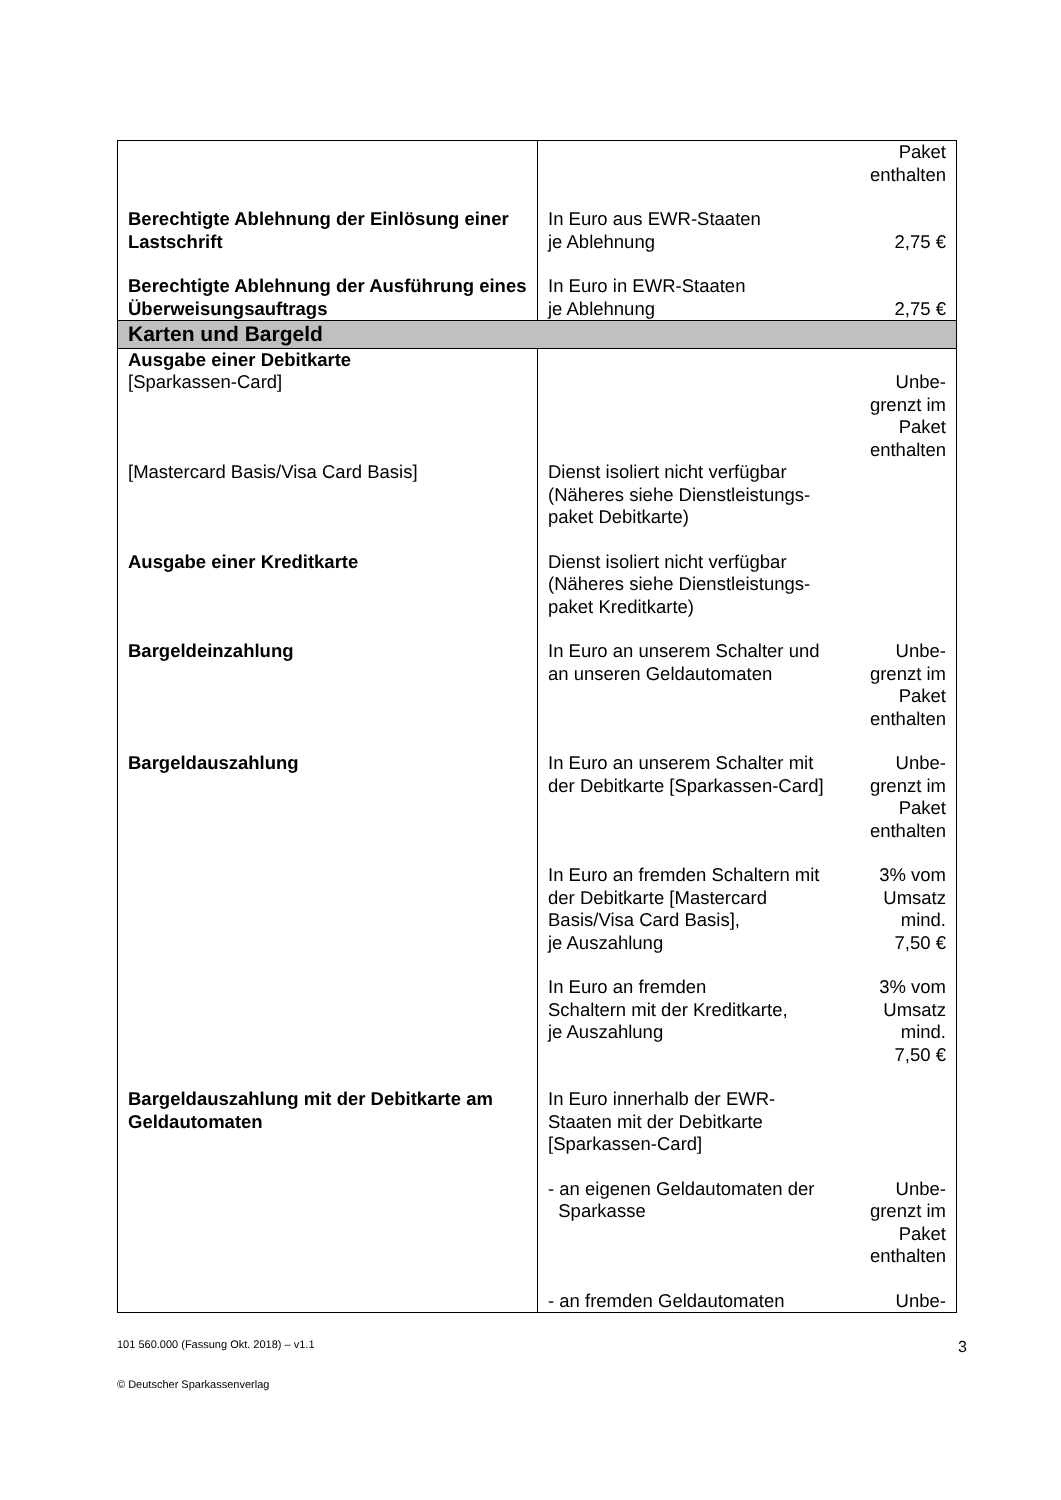| | | Paket enthalten |
| Berechtigte Ablehnung der Einlösung einer Lastschrift | In Euro aus EWR-Staaten je Ablehnung | 2,75 € |
| Berechtigte Ablehnung der Ausführung eines Überweisungsauftrags | In Euro in EWR-Staaten je Ablehnung | 2,75 € |
| Karten und Bargeld | | |
| Ausgabe einer Debitkarte [Sparkassen-Card] | | Unbe- grenzt im Paket enthalten |
| [Mastercard Basis/Visa Card Basis] | Dienst isoliert nicht verfügbar (Näheres siehe Dienstleistungs-paket Debitkarte) | |
| Ausgabe einer Kreditkarte | Dienst isoliert nicht verfügbar (Näheres siehe Dienstleistungs-paket Kreditkarte) | |
| Bargeldeinzahlung | In Euro an unserem Schalter und an unseren Geldautomaten | Unbe- grenzt im Paket enthalten |
| Bargeldauszahlung | In Euro an unserem Schalter mit der Debitkarte [Sparkassen-Card] | Unbe- grenzt im Paket enthalten |
| | In Euro an fremden Schaltern mit der Debitkarte [Mastercard Basis/Visa Card Basis], je Auszahlung | 3% vom Umsatz mind. 7,50 € |
| | In Euro an fremden Schaltern mit der Kreditkarte, je Auszahlung | 3% vom Umsatz mind. 7,50 € |
| Bargeldauszahlung mit der Debitkarte am Geldautomaten | In Euro innerhalb der EWR-Staaten mit der Debitkarte [Sparkassen-Card] | |
| | - an eigenen Geldautomaten der Sparkasse | Unbe- grenzt im Paket enthalten |
| | - an fremden Geldautomaten | Unbe- |
101 560.000 (Fassung Okt. 2018) – v1.1 3
© Deutscher Sparkassenverlag